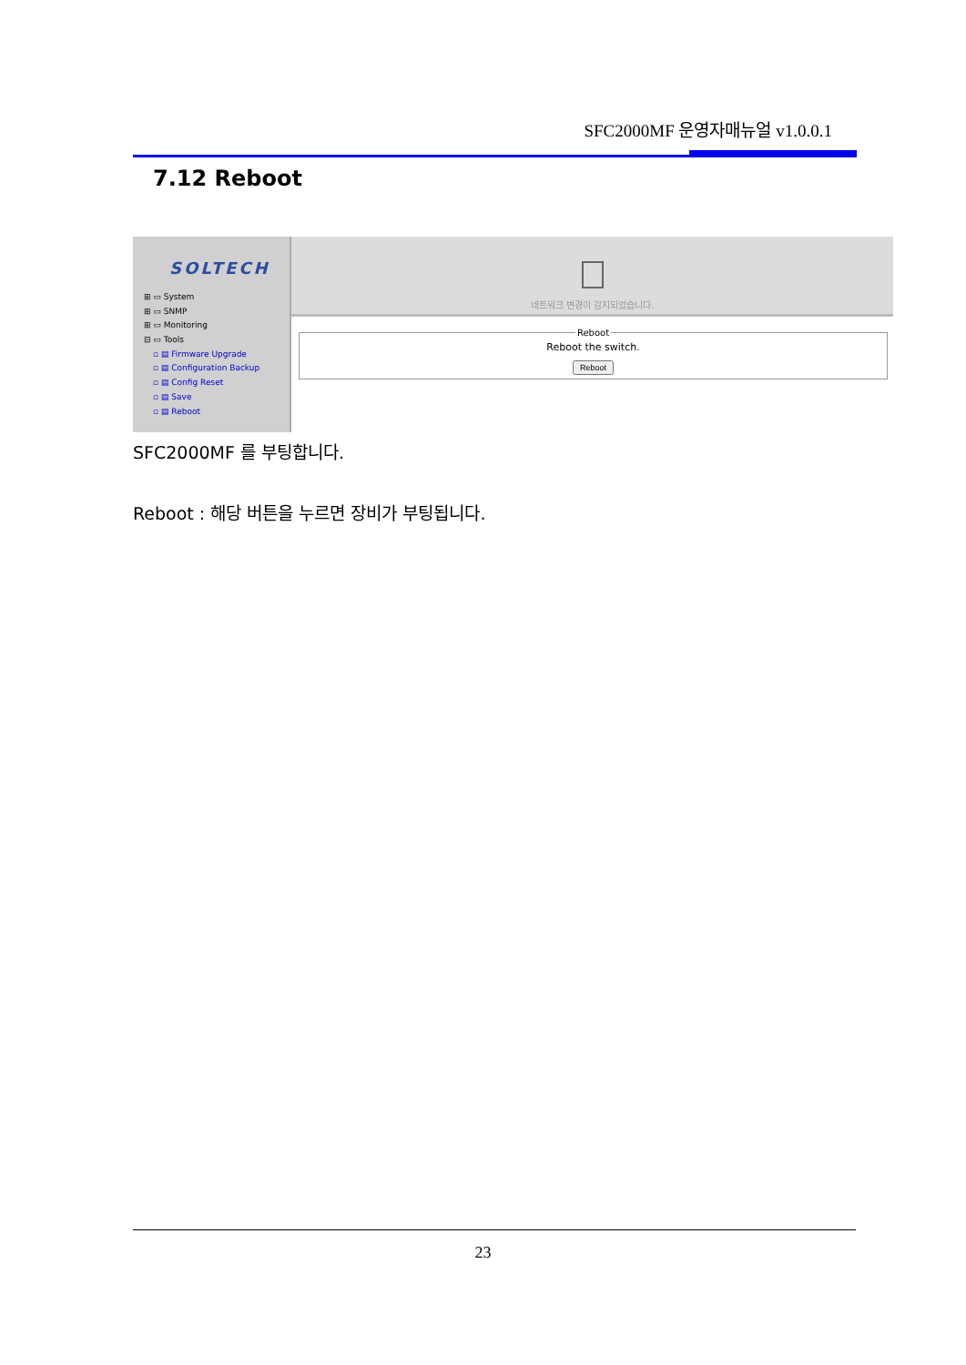SFC2000MF 운영자매뉴얼 v1.0.0.1
7.12 Reboot
SOLTECH
⊞ ▭ System
⊞ ▭ SNMP
⊞ ▭ Monitoring
⊟ ▭ Tools
▫ ▤ Firmware Upgrade
▫ ▤ Configuration Backup
▫ ▤ Config Reset
▫ ▤ Save
▫ ▤ Reboot
네트워크 변경이 감지되었습니다.
RebootReboot the switch.
Reboot
SFC2000MF 를 부팅합니다.
Reboot : 해당 버튼을 누르면 장비가 부팅됩니다.
23